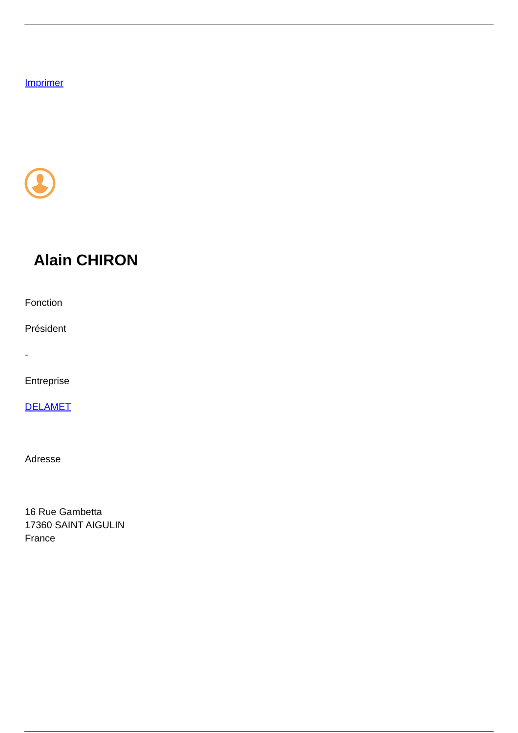Imprimer
Alain CHIRON
Fonction
Président
-
Entreprise
DELAMET
Adresse
16 Rue Gambetta
17360 SAINT AIGULIN
France